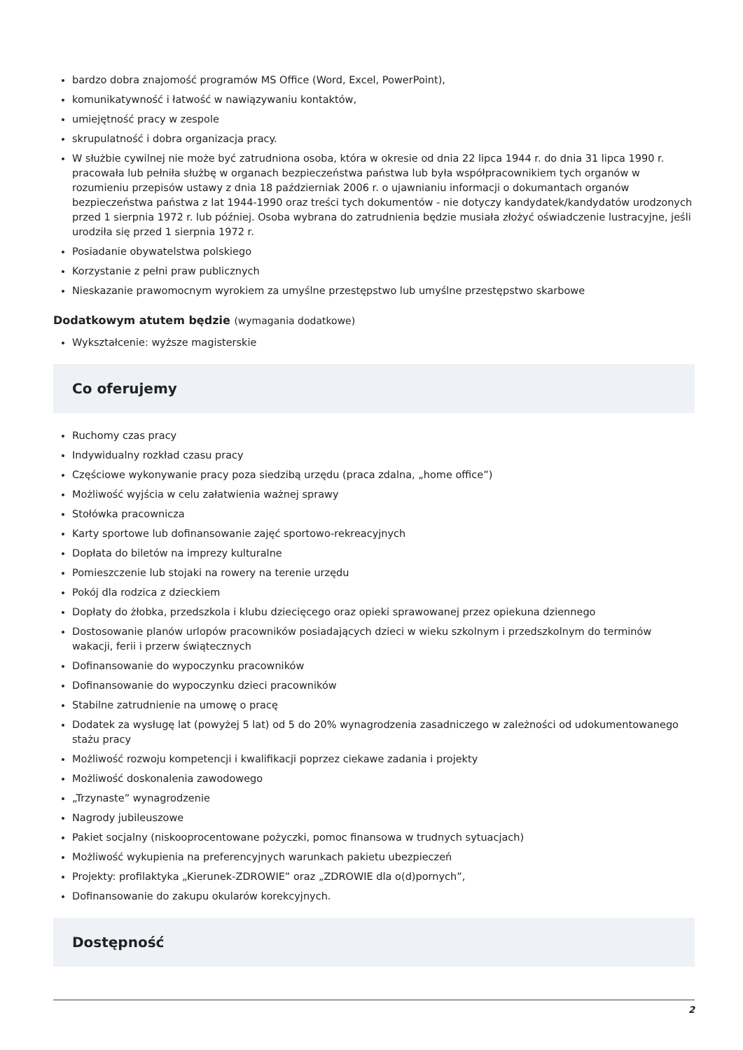bardzo dobra znajomość programów MS Office (Word, Excel, PowerPoint),
komunikatywność i łatwość w nawiązywaniu kontaktów,
umiejętność pracy w zespole
skrupulatność i dobra organizacja pracy.
W służbie cywilnej nie może być zatrudniona osoba, która w okresie od dnia 22 lipca 1944 r. do dnia 31 lipca 1990 r. pracowała lub pełniła służbę w organach bezpieczeństwa państwa lub była współpracownikiem tych organów w rozumieniu przepisów ustawy z dnia 18 październiak 2006 r. o ujawnianiu informacji o dokumantach organów bezpieczeństwa państwa z lat 1944-1990 oraz treści tych dokumentów - nie dotyczy kandydatek/kandydatów urodzonych przed 1 sierpnia 1972 r. lub później. Osoba wybrana do zatrudnienia będzie musiała złożyć oświadczenie lustracyjne, jeśli urodziła się przed 1 sierpnia 1972 r.
Posiadanie obywatelstwa polskiego
Korzystanie z pełni praw publicznych
Nieskazanie prawomocnym wyrokiem za umyślne przestępstwo lub umyślne przestępstwo skarbowe
Dodatkowym atutem będzie (wymagania dodatkowe)
Wykształcenie: wyższe magisterskie
Co oferujemy
Ruchomy czas pracy
Indywidualny rozkład czasu pracy
Częściowe wykonywanie pracy poza siedzibą urzędu (praca zdalna, „home office”)
Możliwość wyjścia w celu załatwienia ważnej sprawy
Stołówka pracownicza
Karty sportowe lub dofinansowanie zajęć sportowo-rekreacyjnych
Dopłata do biletów na imprezy kulturalne
Pomieszczenie lub stojaki na rowery na terenie urzędu
Pokój dla rodzica z dzieckiem
Dopłaty do żłobka, przedszkola i klubu dziecięcego oraz opieki sprawowanej przez opiekuna dziennego
Dostosowanie planów urlopów pracowników posiadających dzieci w wieku szkolnym i przedszkolnym do terminów wakacji, ferii i przerw świątecznych
Dofinansowanie do wypoczynku pracowników
Dofinansowanie do wypoczynku dzieci pracowników
Stabilne zatrudnienie na umowę o pracę
Dodatek za wysługę lat (powyżej 5 lat) od 5 do 20% wynagrodzenia zasadniczego w zależności od udokumentowanego stażu pracy
Możliwość rozwoju kompetencji i kwalifikacji poprzez ciekawe zadania i projekty
Możliwość doskonalenia zawodowego
„Trzynaste” wynagrodzenie
Nagrody jubileuszowe
Pakiet socjalny (niskooprocentowane pożyczki, pomoc finansowa w trudnych sytuacjach)
Możliwość wykupienia na preferencyjnych warunkach pakietu ubezpieczeń
Projekty: profilaktyka „Kierunek-ZDROWIE” oraz „ZDROWIE dla o(d)pornych”,
Dofinansowanie do zakupu okularów korekcyjnych.
Dostępność
2